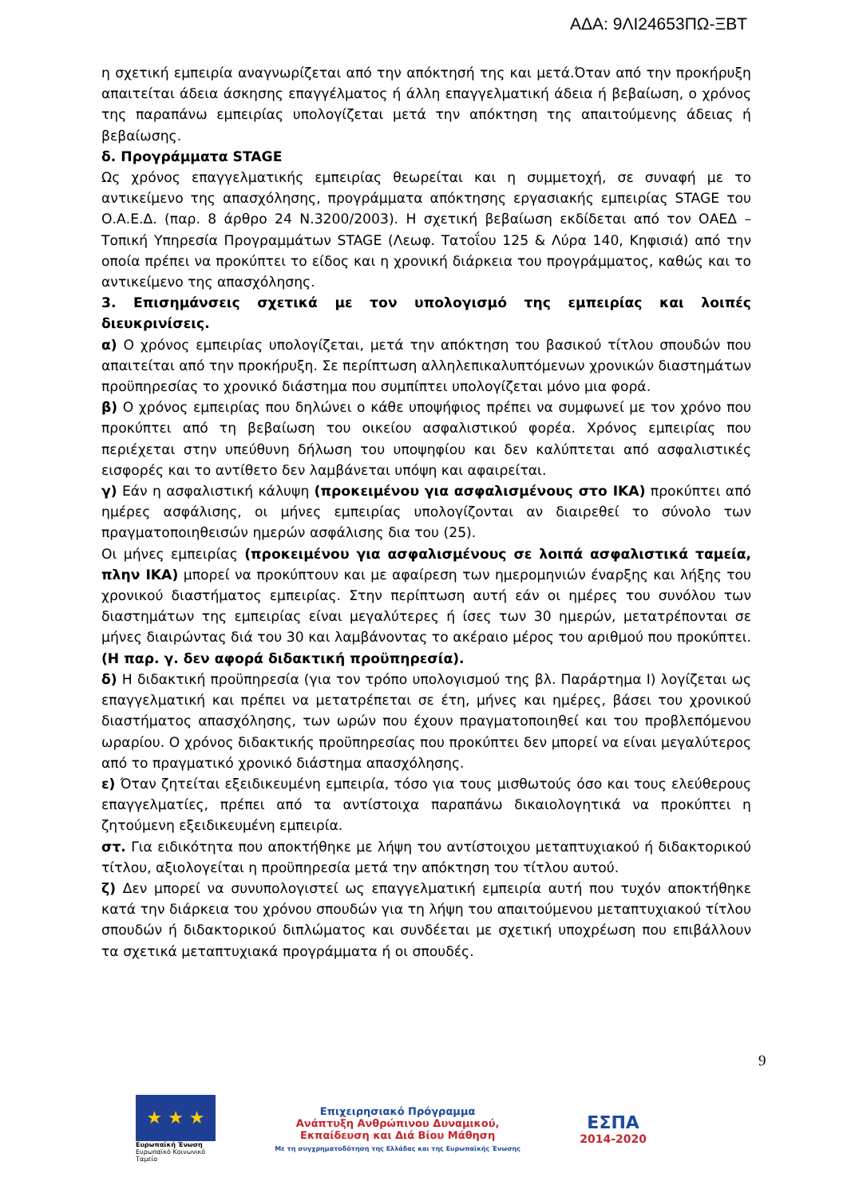ΑΔΑ: 9ΛΙ24653ΠΩ-ΞΒΤ
η σχετική εμπειρία αναγνωρίζεται από την απόκτησή της και μετά.Όταν από την προκήρυξη απαιτείται άδεια άσκησης επαγγέλματος ή άλλη επαγγελματική άδεια ή βεβαίωση, ο χρόνος της παραπάνω εμπειρίας υπολογίζεται μετά την απόκτηση της απαιτούμενης άδειας ή βεβαίωσης.
δ. Προγράμματα STAGE
Ως χρόνος επαγγελματικής εμπειρίας θεωρείται και η συμμετοχή, σε συναφή με το αντικείμενο της απασχόλησης, προγράμματα απόκτησης εργασιακής εμπειρίας STAGE του Ο.Α.Ε.Δ. (παρ. 8 άρθρο 24 Ν.3200/2003). Η σχετική βεβαίωση εκδίδεται από τον ΟΑΕΔ – Τοπική Υπηρεσία Προγραμμάτων STAGE (Λεωφ. Τατοΐου 125 & Λύρα 140, Κηφισιά) από την οποία πρέπει να προκύπτει το είδος και η χρονική διάρκεια του προγράμματος, καθώς και το αντικείμενο της απασχόλησης.
3. Επισημάνσεις σχετικά με τον υπολογισμό της εμπειρίας και λοιπές διευκρινίσεις.
α) Ο χρόνος εμπειρίας υπολογίζεται, μετά την απόκτηση του βασικού τίτλου σπουδών που απαιτείται από την προκήρυξη. Σε περίπτωση αλληλεπικαλυπτόμενων χρονικών διαστημάτων προϋπηρεσίας το χρονικό διάστημα που συμπίπτει υπολογίζεται μόνο μια φορά.
β) Ο χρόνος εμπειρίας που δηλώνει ο κάθε υποψήφιος πρέπει να συμφωνεί με τον χρόνο που προκύπτει από τη βεβαίωση του οικείου ασφαλιστικού φορέα. Χρόνος εμπειρίας που περιέχεται στην υπεύθυνη δήλωση του υποψηφίου και δεν καλύπτεται από ασφαλιστικές εισφορές και το αντίθετο δεν λαμβάνεται υπόψη και αφαιρείται.
γ) Εάν η ασφαλιστική κάλυψη (προκειμένου για ασφαλισμένους στο ΙΚΑ) προκύπτει από ημέρες ασφάλισης, οι μήνες εμπειρίας υπολογίζονται αν διαιρεθεί το σύνολο των πραγματοποιηθεισών ημερών ασφάλισης δια του (25).
Οι μήνες εμπειρίας (προκειμένου για ασφαλισμένους σε λοιπά ασφαλιστικά ταμεία, πλην ΙΚΑ) μπορεί να προκύπτουν και με αφαίρεση των ημερομηνιών έναρξης και λήξης του χρονικού διαστήματος εμπειρίας. Στην περίπτωση αυτή εάν οι ημέρες του συνόλου των διαστημάτων της εμπειρίας είναι μεγαλύτερες ή ίσες των 30 ημερών, μετατρέπονται σε μήνες διαιρώντας διά του 30 και λαμβάνοντας το ακέραιο μέρος του αριθμού που προκύπτει. (Η παρ. γ. δεν αφορά διδακτική προϋπηρεσία).
δ) Η διδακτική προϋπηρεσία (για τον τρόπο υπολογισμού της βλ. Παράρτημα Ι) λογίζεται ως επαγγελματική και πρέπει να μετατρέπεται σε έτη, μήνες και ημέρες, βάσει του χρονικού διαστήματος απασχόλησης, των ωρών που έχουν πραγματοποιηθεί και του προβλεπόμενου ωραρίου. Ο χρόνος διδακτικής προϋπηρεσίας που προκύπτει δεν μπορεί να είναι μεγαλύτερος από το πραγματικό χρονικό διάστημα απασχόλησης.
ε) Όταν ζητείται εξειδικευμένη εμπειρία, τόσο για τους μισθωτούς όσο και τους ελεύθερους επαγγελματίες, πρέπει από τα αντίστοιχα παραπάνω δικαιολογητικά να προκύπτει η ζητούμενη εξειδικευμένη εμπειρία.
στ. Για ειδικότητα που αποκτήθηκε με λήψη του αντίστοιχου μεταπτυχιακού ή διδακτορικού τίτλου, αξιολογείται η προϋπηρεσία μετά την απόκτηση του τίτλου αυτού.
ζ) Δεν μπορεί να συνυπολογιστεί ως επαγγελματική εμπειρία αυτή που τυχόν αποκτήθηκε κατά την διάρκεια του χρόνου σπουδών για τη λήψη του απαιτούμενου μεταπτυχιακού τίτλου σπουδών ή διδακτορικού διπλώματος και συνδέεται με σχετική υποχρέωση που επιβάλλουν τα σχετικά μεταπτυχιακά προγράμματα ή οι σπουδές.
9
★ ★ ★
Ευρωπαϊκή Ένωση
Ευρωπαϊκό Κοινωνικό Ταμείο
Επιχειρησιακό Πρόγραμμα
Ανάπτυξη Ανθρώπινου Δυναμικού,
Εκπαίδευση και Διά Βίου Μάθηση
Με τη συγχρηματοδότηση της Ελλάδας και της Ευρωπαϊκής Ένωσης
ΕΣΠΑ
2014-2020